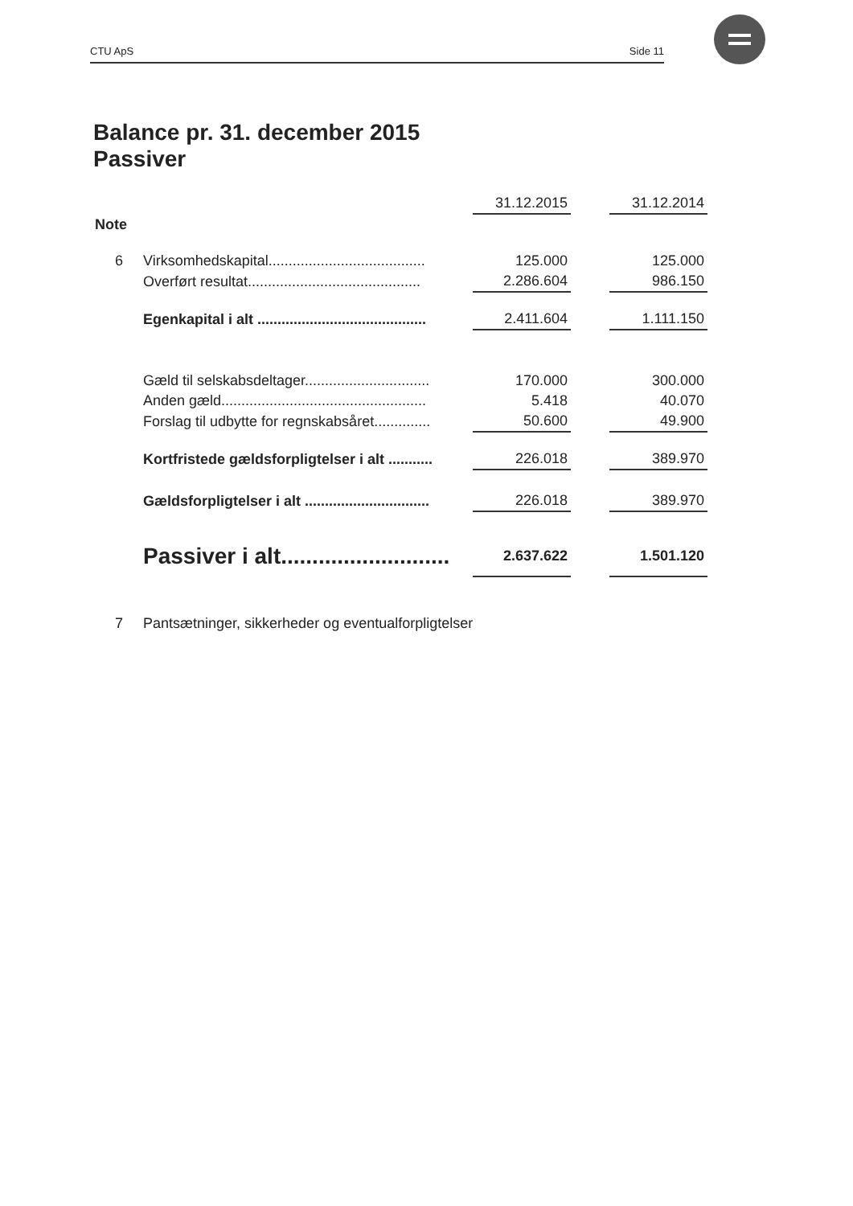CTU ApS Side 11
Balance pr. 31. december 2015
Passiver
| | | 31.12.2015 | | 31.12.2014 |
| Note | | | | |
| 6 | Virksomhedskapital....................................... | 125.000 | | 125.000 |
| | Overført resultat........................................... | 2.286.604 | | 986.150 |
| | Egenkapital i alt .......................................... | 2.411.604 | | 1.111.150 |
| | Gæld til selskabsdeltager............................... | 170.000 | | 300.000 |
| | Anden gæld................................................... | 5.418 | | 40.070 |
| | Forslag til udbytte for regnskabsåret.............. | 50.600 | | 49.900 |
| | Kortfristede gældsforpligtelser i alt ........... | 226.018 | | 389.970 |
| | Gældsforpligtelser i alt ............................... | 226.018 | | 389.970 |
| | Passiver i alt........................... | 2.637.622 | | 1.501.120 |
| 7 | Pantsætninger, sikkerheder og eventualforpligtelser | | | |